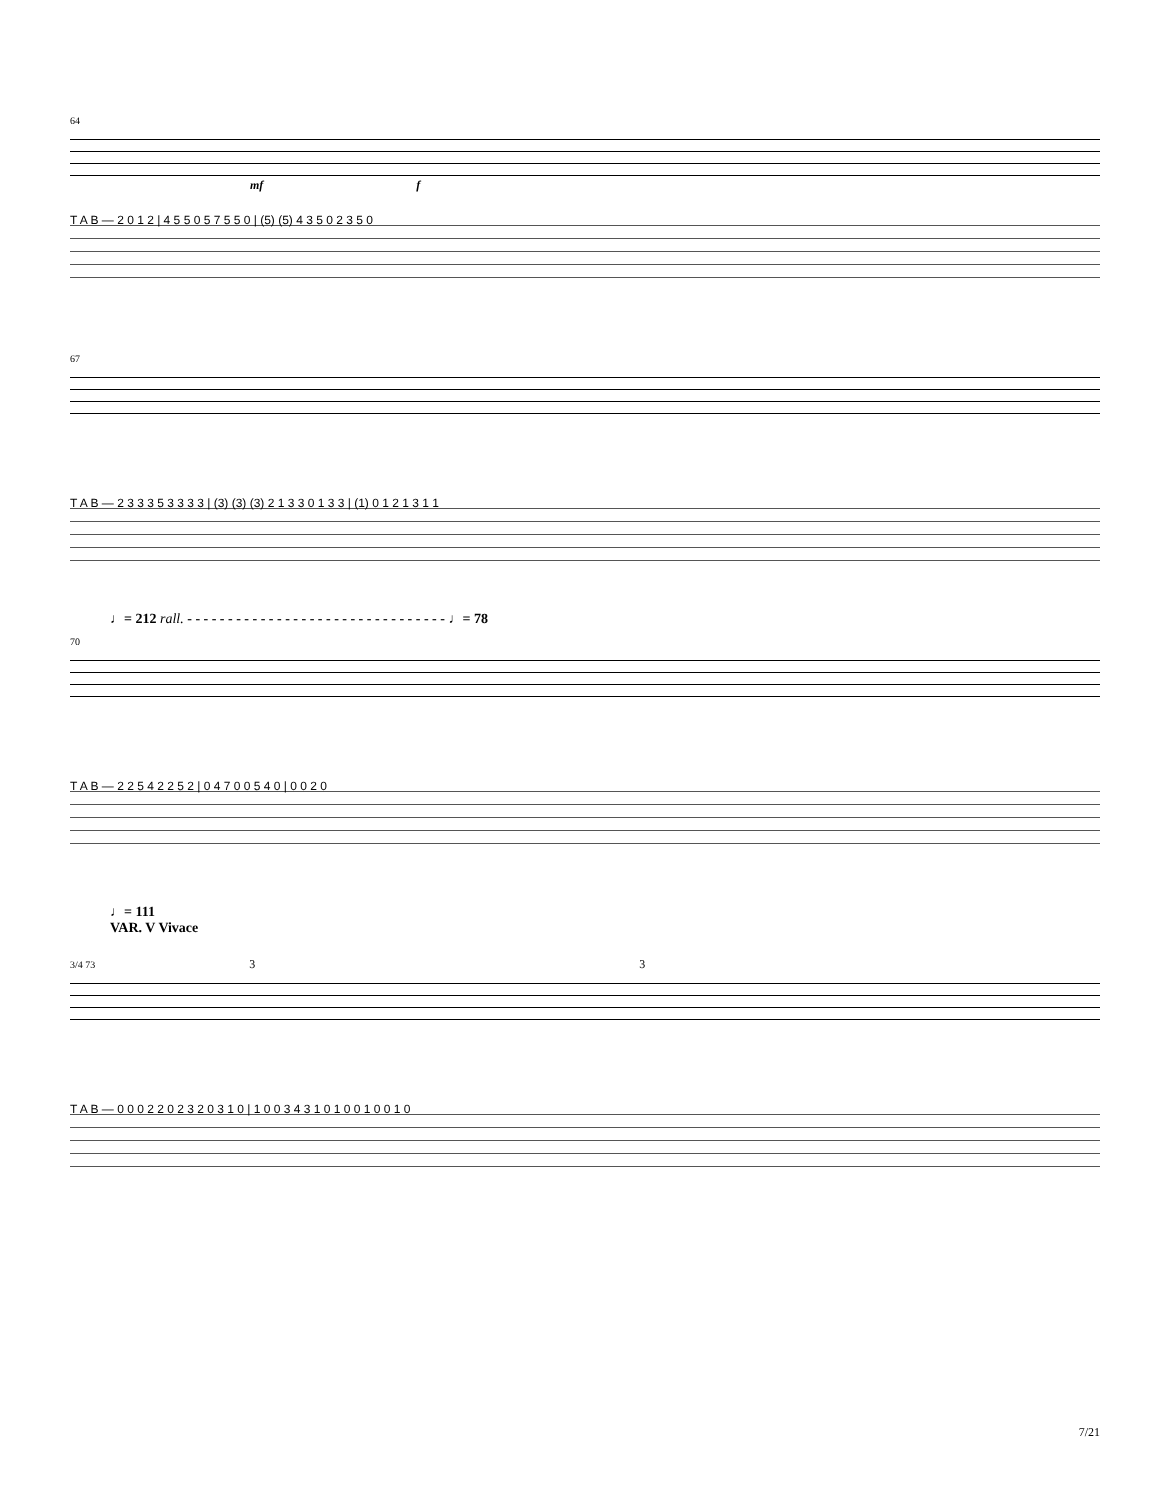64
mf f
T A B — 2 0 1 2 | 4 5 5 0 5 7 5 5 0 | (5) (5) 4 3 5 0 2 3 5 0
67
T A B — 2 3 3 3 5 3 3 3 3 | (3) (3) (3) 2 1 3 3 0 1 3 3 | (1) 0 1 2 1 3 1 1
♩= 212 rall. - - - - - - - - - - - - - - - - - - - - - - - - - - - - - - - - ♩= 78
70
T A B — 2 2 5 4 2 2 5 2 | 0 4 7 0 0 5 4 0 | 0 0 2 0
♩= 111
VAR. V Vivace
3/4 73 3 3
T A B — 0 0 0 2 2 0 2 3 2 0 3 1 0 | 1 0 0 3 4 3 1 0 1 0 0 1 0 0 1 0
7/21